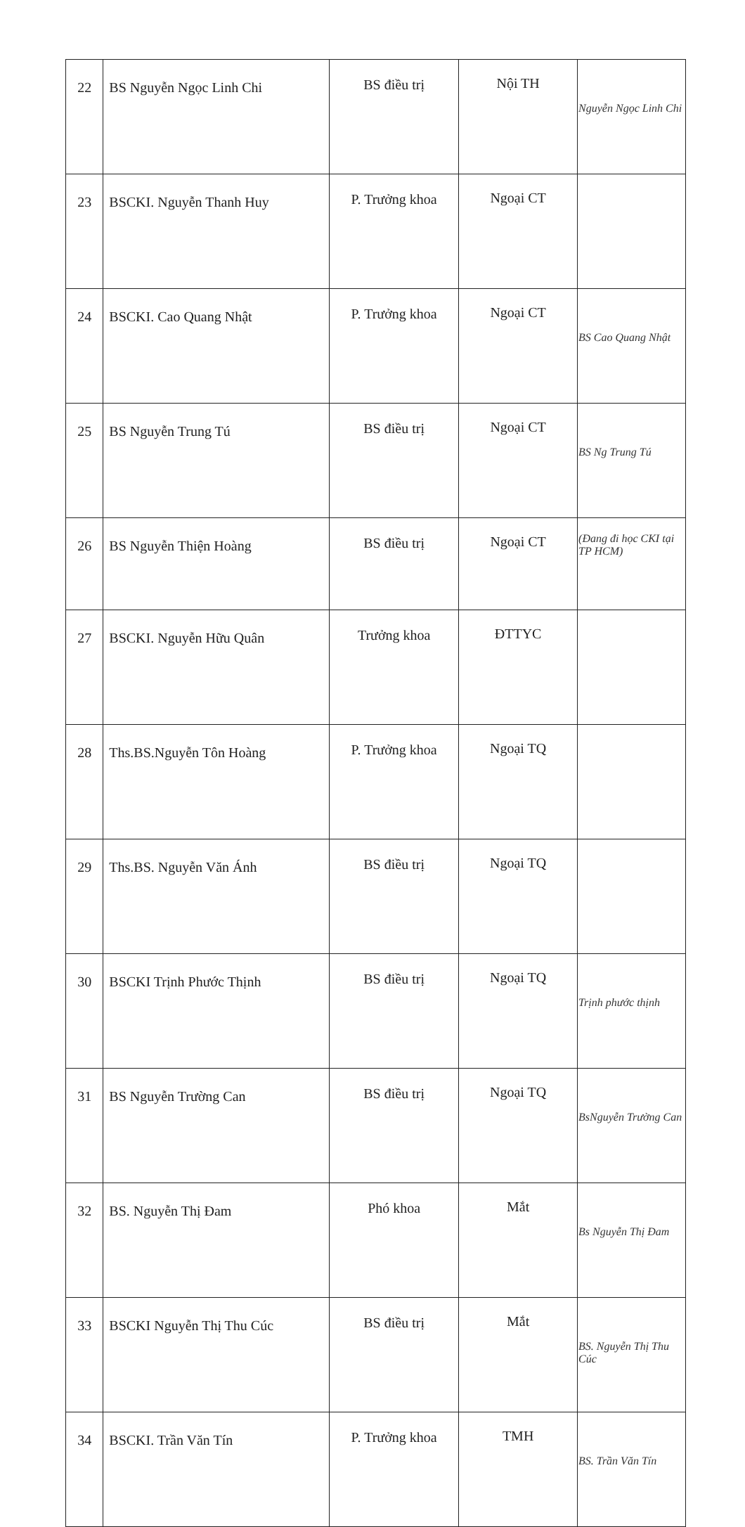| 22 | BS Nguyễn Ngọc Linh Chi | BS điều trị | Nội TH | Nguyễn Ngọc Linh Chi |
| 23 | BSCKI. Nguyễn Thanh Huy | P. Trưởng khoa | Ngoại CT | |
| 24 | BSCKI. Cao Quang Nhật | P. Trưởng khoa | Ngoại CT | BS Cao Quang Nhật |
| 25 | BS Nguyễn Trung Tú | BS điều trị | Ngoại CT | BS Ng Trung Tú |
| 26 | BS Nguyễn Thiện Hoàng | BS điều trị | Ngoại CT | (Đang đi học CKI tại TP HCM) |
| 27 | BSCKI. Nguyễn Hữu Quân | Trưởng khoa | ĐTTYC | |
| 28 | Ths.BS.Nguyễn Tôn Hoàng | P. Trưởng khoa | Ngoại TQ | |
| 29 | Ths.BS. Nguyễn Văn Ánh | BS điều trị | Ngoại TQ | |
| 30 | BSCKI Trịnh Phước Thịnh | BS điều trị | Ngoại TQ | Trịnh phước thịnh |
| 31 | BS Nguyễn Trường Can | BS điều trị | Ngoại TQ | BsNguyễn Trường Can |
| 32 | BS. Nguyễn Thị Đam | Phó khoa | Mắt | Bs Nguyễn Thị Đam |
| 33 | BSCKI Nguyễn Thị Thu Cúc | BS điều trị | Mắt | BS. Nguyễn Thị Thu Cúc |
| 34 | BSCKI. Trần Văn Tín | P. Trưởng khoa | TMH | BS. Trần Văn Tín |